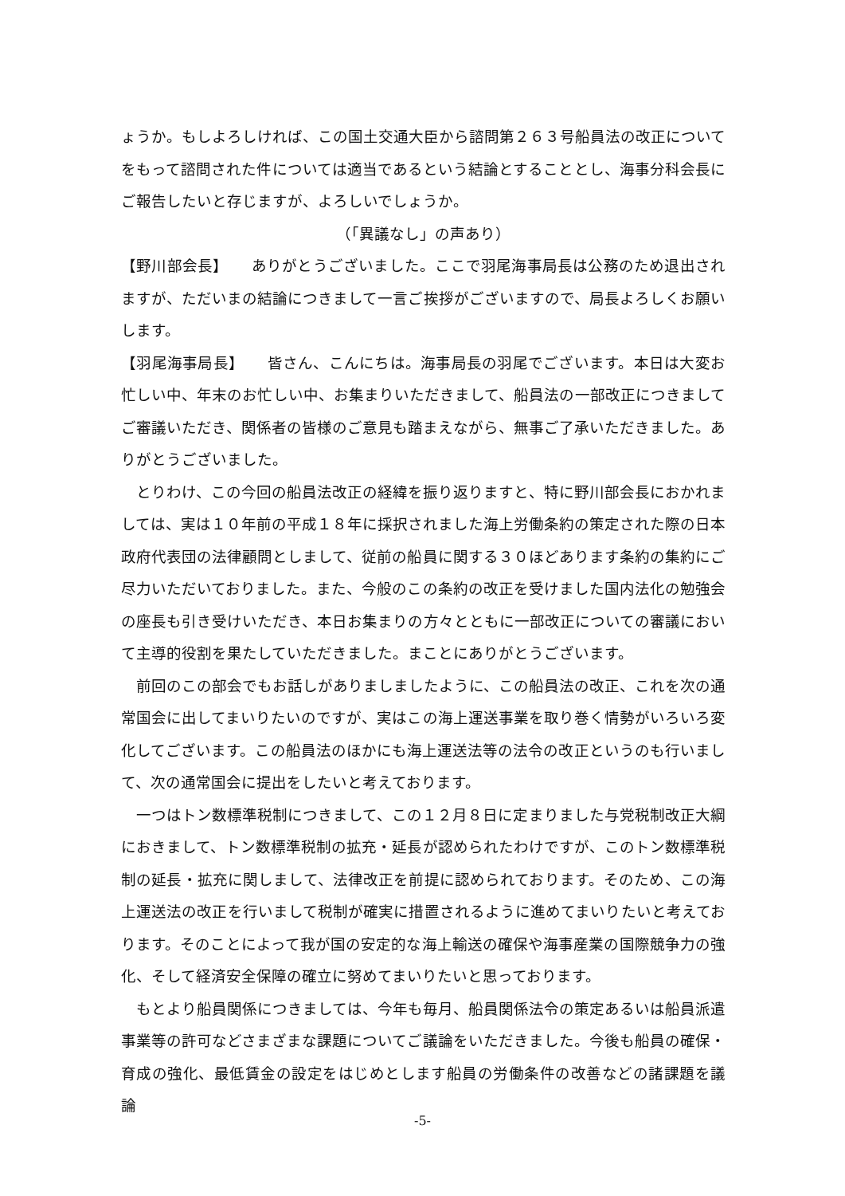ょうか。もしよろしければ、この国土交通大臣から諮問第２６３号船員法の改正についてをもって諮問された件については適当であるという結論とすることとし、海事分科会長にご報告したいと存じますが、よろしいでしょうか。
（「異議なし」の声あり）
【野川部会長】　　ありがとうございました。ここで羽尾海事局長は公務のため退出されますが、ただいまの結論につきまして一言ご挨拶がございますので、局長よろしくお願いします。
【羽尾海事局長】　　皆さん、こんにちは。海事局長の羽尾でございます。本日は大変お忙しい中、年末のお忙しい中、お集まりいただきまして、船員法の一部改正につきましてご審議いただき、関係者の皆様のご意見も踏まえながら、無事ご了承いただきました。ありがとうございました。
とりわけ、この今回の船員法改正の経緯を振り返りますと、特に野川部会長におかれましては、実は１０年前の平成１８年に採択されました海上労働条約の策定された際の日本政府代表団の法律顧問としまして、従前の船員に関する３０ほどあります条約の集約にご尽力いただいておりました。また、今般のこの条約の改正を受けました国内法化の勉強会の座長も引き受けいただき、本日お集まりの方々とともに一部改正についての審議において主導的役割を果たしていただきました。まことにありがとうございます。
前回のこの部会でもお話しがありましましたように、この船員法の改正、これを次の通常国会に出してまいりたいのですが、実はこの海上運送事業を取り巻く情勢がいろいろ変化してございます。この船員法のほかにも海上運送法等の法令の改正というのも行いまして、次の通常国会に提出をしたいと考えております。
一つはトン数標準税制につきまして、この１２月８日に定まりました与党税制改正大綱におきまして、トン数標準税制の拡充・延長が認められたわけですが、このトン数標準税制の延長・拡充に関しまして、法律改正を前提に認められております。そのため、この海上運送法の改正を行いまして税制が確実に措置されるように進めてまいりたいと考えております。そのことによって我が国の安定的な海上輸送の確保や海事産業の国際競争力の強化、そして経済安全保障の確立に努めてまいりたいと思っております。
もとより船員関係につきましては、今年も毎月、船員関係法令の策定あるいは船員派遣事業等の許可などさまざまな課題についてご議論をいただきました。今後も船員の確保・育成の強化、最低賃金の設定をはじめとします船員の労働条件の改善などの諸課題を議論
-5-